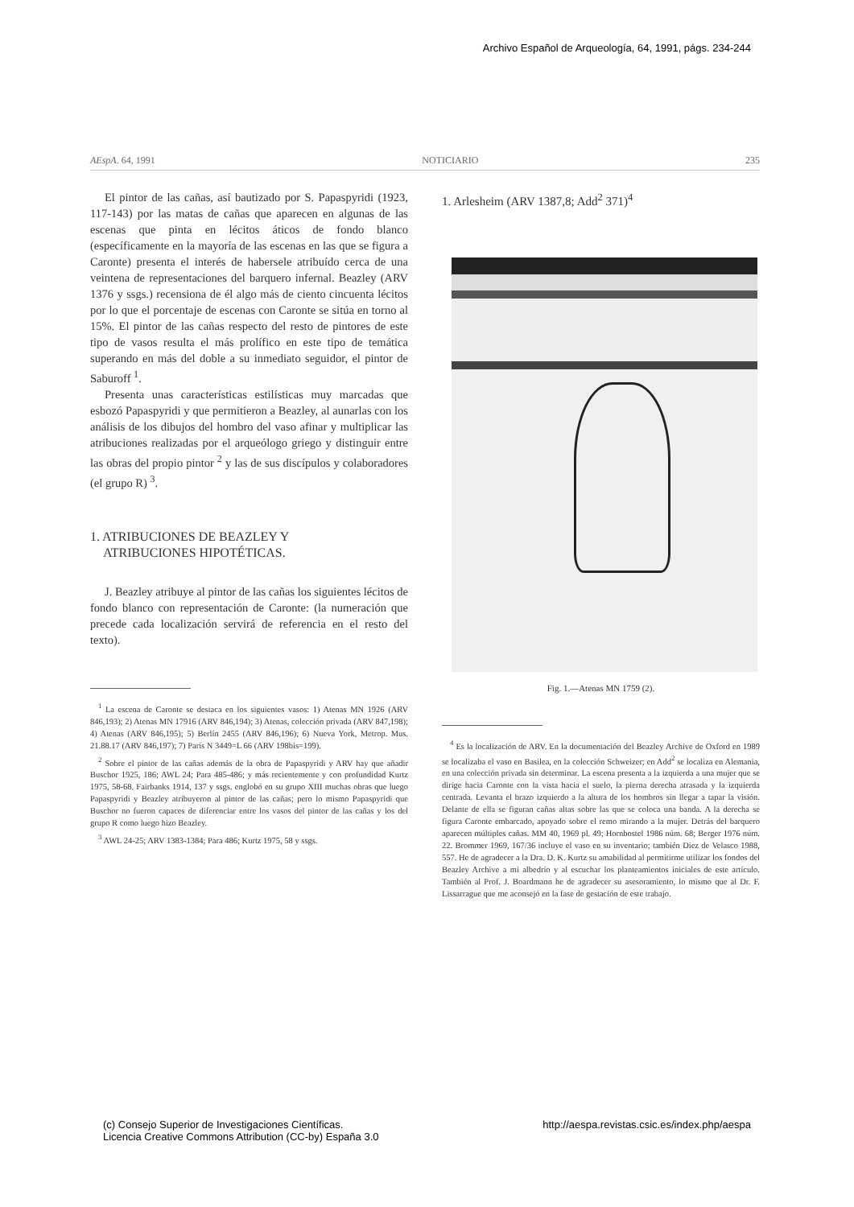Archivo Español de Arqueología, 64, 1991, págs. 234-244
AEspA. 64, 1991 NOTICIARIO 235
El pintor de las cañas, así bautizado por S. Papaspyridi (1923, 117-143) por las matas de cañas que aparecen en algunas de las escenas que pinta en lécitos áticos de fondo blanco (específicamente en la mayoría de las escenas en las que se figura a Caronte) presenta el interés de habersele atribuído cerca de una veintena de representaciones del barquero infernal. Beazley (ARV 1376 y ssgs.) recensiona de él algo más de ciento cincuenta lécitos por lo que el porcentaje de escenas con Caronte se sitúa en torno al 15%. El pintor de las cañas respecto del resto de pintores de este tipo de vasos resulta el más prolífico en este tipo de temática superando en más del doble a su inmediato seguidor, el pintor de Saburoff <sup>1</sup>.
Presenta unas características estilísticas muy marcadas que esbozó Papaspyridi y que permitieron a Beazley, al aunarlas con los análisis de los dibujos del hombro del vaso afinar y multiplicar las atribuciones realizadas por el arqueólogo griego y distinguir entre las obras del propio pintor <sup>2</sup> y las de sus discípulos y colaboradores (el grupo R) <sup>3</sup>.
1. ATRIBUCIONES DE BEAZLEY Y
ATRIBUCIONES HIPOTÉTICAS.
J. Beazley atribuye al pintor de las cañas los siguientes lécitos de fondo blanco con representación de Caronte: (la numeración que precede cada localización servirá de referencia en el resto del texto).
<sup>1</sup> La escena de Caronte se destaca en los siguientes vasos: 1) Atenas MN 1926 (ARV 846,193); 2) Atenas MN 17916 (ARV 846,194); 3) Atenas, colección privada (ARV 847,198); 4) Atenas (ARV 846,195); 5) Berlín 2455 (ARV 846,196); 6) Nueva York, Metrop. Mus. 21.88.17 (ARV 846,197); 7) Paris N 3449=L 66 (ARV 198bis=199).
<sup>2</sup> Sobre el pintor de las cañas además de la obra de Papaspyridi y ARV hay que añadir Buschor 1925, 186; AWL 24; Para 485-486; y más recientemente y con profundidad Kurtz 1975, 58-68. Fairbanks 1914, 137 y ssgs. englobó en su grupo XIII muchas obras que luego Papaspyridi y Beazley atribuyeron al pintor de las cañas; pero lo mismo Papaspyridi que Buschor no fueron capaces de diferenciar entre los vasos del pintor de las cañas y los del grupo R como luego hizo Beazley.
<sup>3</sup> AWL 24-25; ARV 1383-1384; Para 486; Kurtz 1975, 58 y ssgs.
1. Arlesheim (ARV 1387,8; Add<sup>2</sup> 371)<sup>4</sup>
Fig. 1.—Atenas MN 1759 (2).
<sup>4</sup> Es la localización de ARV. En la documentación del Beazley Archive de Oxford en 1989 se localizaba el vaso en Basilea, en la colección Schweizer; en Add<sup>2</sup> se localiza en Alemania, en una colección privada sin determinar. La escena presenta a la izquierda a una mujer que se dirige hacia Caronte con la vista hacia el suelo, la pierna derecha atrasada y la izquierda centrada. Levanta el brazo izquierdo a la altura de los hombros sin llegar a tapar la visión. Delante de ella se figuran cañas altas sobre las que se coloca una banda. A la derecha se figura Caronte embarcado, apoyado sobre el remo mirando a la mujer. Detrás del barquero aparecen múltiples cañas. MM 40, 1969 pl. 49; Hornbostel 1986 núm. 68; Berger 1976 núm. 22. Brommer 1969, 167/36 incluye el vaso en su inventario; también Diez de Velasco 1988, 557. He de agradecer a la Dra. D. K. Kurtz su amabilidad al permitirme utilizar los fondos del Beazley Archive a mi albedrío y al escuchar los planteamientos iniciales de este artículo. También al Prof. J. Boardmann he de agradecer su asesoramiento, lo mismo que al Dr. F. Lissarrague que me aconsejó en la fase de gestación de este trabajo.
(c) Consejo Superior de Investigaciones Científicas.
Licencia Creative Commons Attribution (CC-by) España 3.0 http://aespa.revistas.csic.es/index.php/aespa